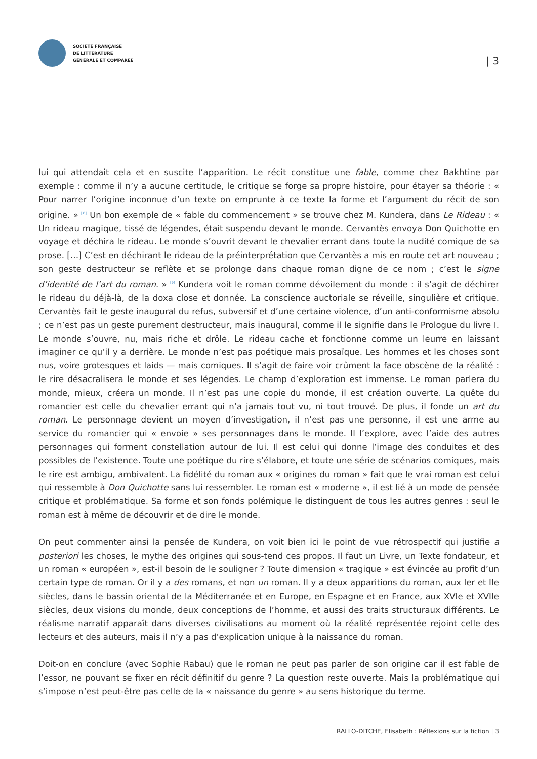SOCIÉTÉ FRANÇAISE
DE LITTÉRATURE
GÉNÉRALE ET COMPARÉE
| 3
lui qui attendait cela et en suscite l’apparition. Le récit constitue une fable, comme chez Bakhtine par exemple : comme il n’y a aucune certitude, le critique se forge sa propre histoire, pour étayer sa théorie : « Pour narrer l’origine inconnue d’un texte on emprunte à ce texte la forme et l’argument du récit de son origine. » <sup>[8]</sup> Un bon exemple de « fable du commencement » se trouve chez M. Kundera, dans Le Rideau : « Un rideau magique, tissé de légendes, était suspendu devant le monde. Cervantès envoya Don Quichotte en voyage et déchira le rideau. Le monde s’ouvrit devant le chevalier errant dans toute la nudité comique de sa prose. […] C’est en déchirant le rideau de la préinterprétation que Cervantès a mis en route cet art nouveau ; son geste destructeur se reflète et se prolonge dans chaque roman digne de ce nom ; c’est le signe d’identité de l’art du roman. » <sup>[9]</sup> Kundera voit le roman comme dévoilement du monde : il s’agit de déchirer le rideau du déjà-là, de la doxa close et donnée. La conscience auctoriale se réveille, singulière et critique. Cervantès fait le geste inaugural du refus, subversif et d’une certaine violence, d’un anti-conformisme absolu ; ce n’est pas un geste purement destructeur, mais inaugural, comme il le signifie dans le Prologue du livre I. Le monde s’ouvre, nu, mais riche et drôle. Le rideau cache et fonctionne comme un leurre en laissant imaginer ce qu’il y a derrière. Le monde n’est pas poétique mais prosaïque. Les hommes et les choses sont nus, voire grotesques et laids — mais comiques. Il s’agit de faire voir crûment la face obscène de la réalité : le rire désacralisera le monde et ses légendes. Le champ d’exploration est immense. Le roman parlera du monde, mieux, créera un monde. Il n’est pas une copie du monde, il est création ouverte. La quête du romancier est celle du chevalier errant qui n’a jamais tout vu, ni tout trouvé. De plus, il fonde un art du roman. Le personnage devient un moyen d’investigation, il n’est pas une personne, il est une arme au service du romancier qui « envoie » ses personnages dans le monde. Il l’explore, avec l’aide des autres personnages qui forment constellation autour de lui. Il est celui qui donne l’image des conduites et des possibles de l’existence. Toute une poétique du rire s’élabore, et toute une série de scénarios comiques, mais le rire est ambigu, ambivalent. La fidélité du roman aux « origines du roman » fait que le vrai roman est celui qui ressemble à Don Quichotte sans lui ressembler. Le roman est « moderne », il est lié à un mode de pensée critique et problématique. Sa forme et son fonds polémique le distinguent de tous les autres genres : seul le roman est à même de découvrir et de dire le monde.
On peut commenter ainsi la pensée de Kundera, on voit bien ici le point de vue rétrospectif qui justifie a posteriori les choses, le mythe des origines qui sous-tend ces propos. Il faut un Livre, un Texte fondateur, et un roman « européen », est-il besoin de le souligner ? Toute dimension « tragique » est évincée au profit d’un certain type de roman. Or il y a des romans, et non un roman. Il y a deux apparitions du roman, aux Ier et IIe siècles, dans le bassin oriental de la Méditerranée et en Europe, en Espagne et en France, aux XVIe et XVIIe siècles, deux visions du monde, deux conceptions de l’homme, et aussi des traits structuraux différents. Le réalisme narratif apparaît dans diverses civilisations au moment où la réalité représentée rejoint celle des lecteurs et des auteurs, mais il n’y a pas d’explication unique à la naissance du roman.
Doit-on en conclure (avec Sophie Rabau) que le roman ne peut pas parler de son origine car il est fable de l’essor, ne pouvant se fixer en récit définitif du genre ? La question reste ouverte. Mais la problématique qui s’impose n’est peut-être pas celle de la « naissance du genre » au sens historique du terme.
RALLO-DITCHE, Elisabeth : Réflexions sur la fiction | 3